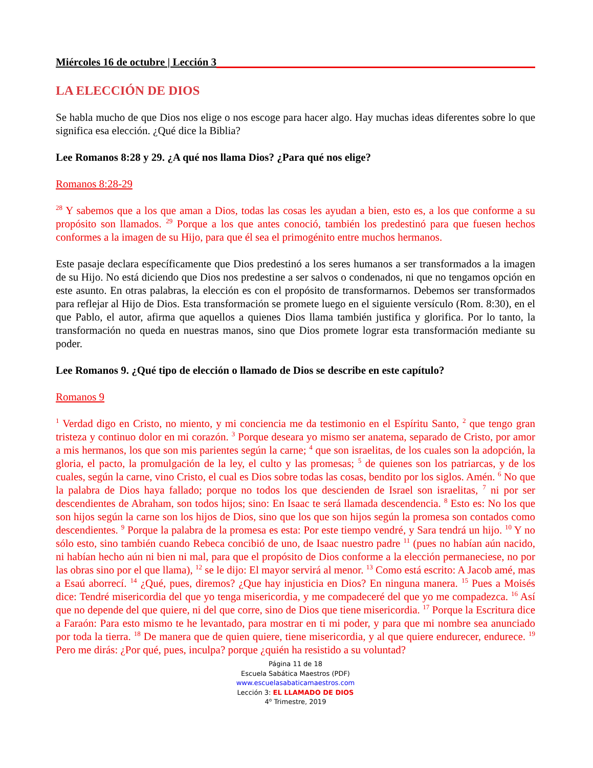Miércoles 16 de octubre | Lección 3
LA ELECCIÓN DE DIOS
Se habla mucho de que Dios nos elige o nos escoge para hacer algo. Hay muchas ideas diferentes sobre lo que significa esa elección. ¿Qué dice la Biblia?
Lee Romanos 8:28 y 29. ¿A qué nos llama Dios? ¿Para qué nos elige?
Romanos 8:28-29
<sup>28</sup> Y sabemos que a los que aman a Dios, todas las cosas les ayudan a bien, esto es, a los que conforme a su propósito son llamados. <sup>29</sup> Porque a los que antes conoció, también los predestinó para que fuesen hechos conformes a la imagen de su Hijo, para que él sea el primogénito entre muchos hermanos.
Este pasaje declara específicamente que Dios predestinó a los seres humanos a ser transformados a la imagen de su Hijo. No está diciendo que Dios nos predestine a ser salvos o condenados, ni que no tengamos opción en este asunto. En otras palabras, la elección es con el propósito de transformarnos. Debemos ser transformados para reflejar al Hijo de Dios. Esta transformación se promete luego en el siguiente versículo (Rom. 8:30), en el que Pablo, el autor, afirma que aquellos a quienes Dios llama también justifica y glorifica. Por lo tanto, la transformación no queda en nuestras manos, sino que Dios promete lograr esta transformación mediante su poder.
Lee Romanos 9. ¿Qué tipo de elección o llamado de Dios se describe en este capítulo?
Romanos 9
<sup>1</sup> Verdad digo en Cristo, no miento, y mi conciencia me da testimonio en el Espíritu Santo, <sup>2</sup> que tengo gran tristeza y continuo dolor en mi corazón. <sup>3</sup> Porque deseara yo mismo ser anatema, separado de Cristo, por amor a mis hermanos, los que son mis parientes según la carne; <sup>4</sup> que son israelitas, de los cuales son la adopción, la gloria, el pacto, la promulgación de la ley, el culto y las promesas; <sup>5</sup> de quienes son los patriarcas, y de los cuales, según la carne, vino Cristo, el cual es Dios sobre todas las cosas, bendito por los siglos. Amén. <sup>6</sup> No que la palabra de Dios haya fallado; porque no todos los que descienden de Israel son israelitas, <sup>7</sup> ni por ser descendientes de Abraham, son todos hijos; sino: En Isaac te será llamada descendencia. <sup>8</sup> Esto es: No los que son hijos según la carne son los hijos de Dios, sino que los que son hijos según la promesa son contados como descendientes. <sup>9</sup> Porque la palabra de la promesa es esta: Por este tiempo vendré, y Sara tendrá un hijo. <sup>10</sup> Y no sólo esto, sino también cuando Rebeca concibió de uno, de Isaac nuestro padre <sup>11</sup> (pues no habían aún nacido, ni habían hecho aún ni bien ni mal, para que el propósito de Dios conforme a la elección permaneciese, no por las obras sino por el que llama), <sup>12</sup> se le dijo: El mayor servirá al menor. <sup>13</sup> Como está escrito: A Jacob amé, mas a Esaú aborrecí. <sup>14</sup> ¿Qué, pues, diremos? ¿Que hay injusticia en Dios? En ninguna manera. <sup>15</sup> Pues a Moisés dice: Tendré misericordia del que yo tenga misericordia, y me compadeceré del que yo me compadezca. <sup>16</sup> Así que no depende del que quiere, ni del que corre, sino de Dios que tiene misericordia. <sup>17</sup> Porque la Escritura dice a Faraón: Para esto mismo te he levantado, para mostrar en ti mi poder, y para que mi nombre sea anunciado por toda la tierra. <sup>18</sup> De manera que de quien quiere, tiene misericordia, y al que quiere endurecer, endurece. <sup>19</sup> Pero me dirás: ¿Por qué, pues, inculpa? porque ¿quién ha resistido a su voluntad?
Página 11 de 18
Escuela Sabática Maestros (PDF)
www.escuelasabaticamaestros.com
Lección 3: EL LLAMADO DE DIOS
4<sup>o</sup> Trimestre, 2019